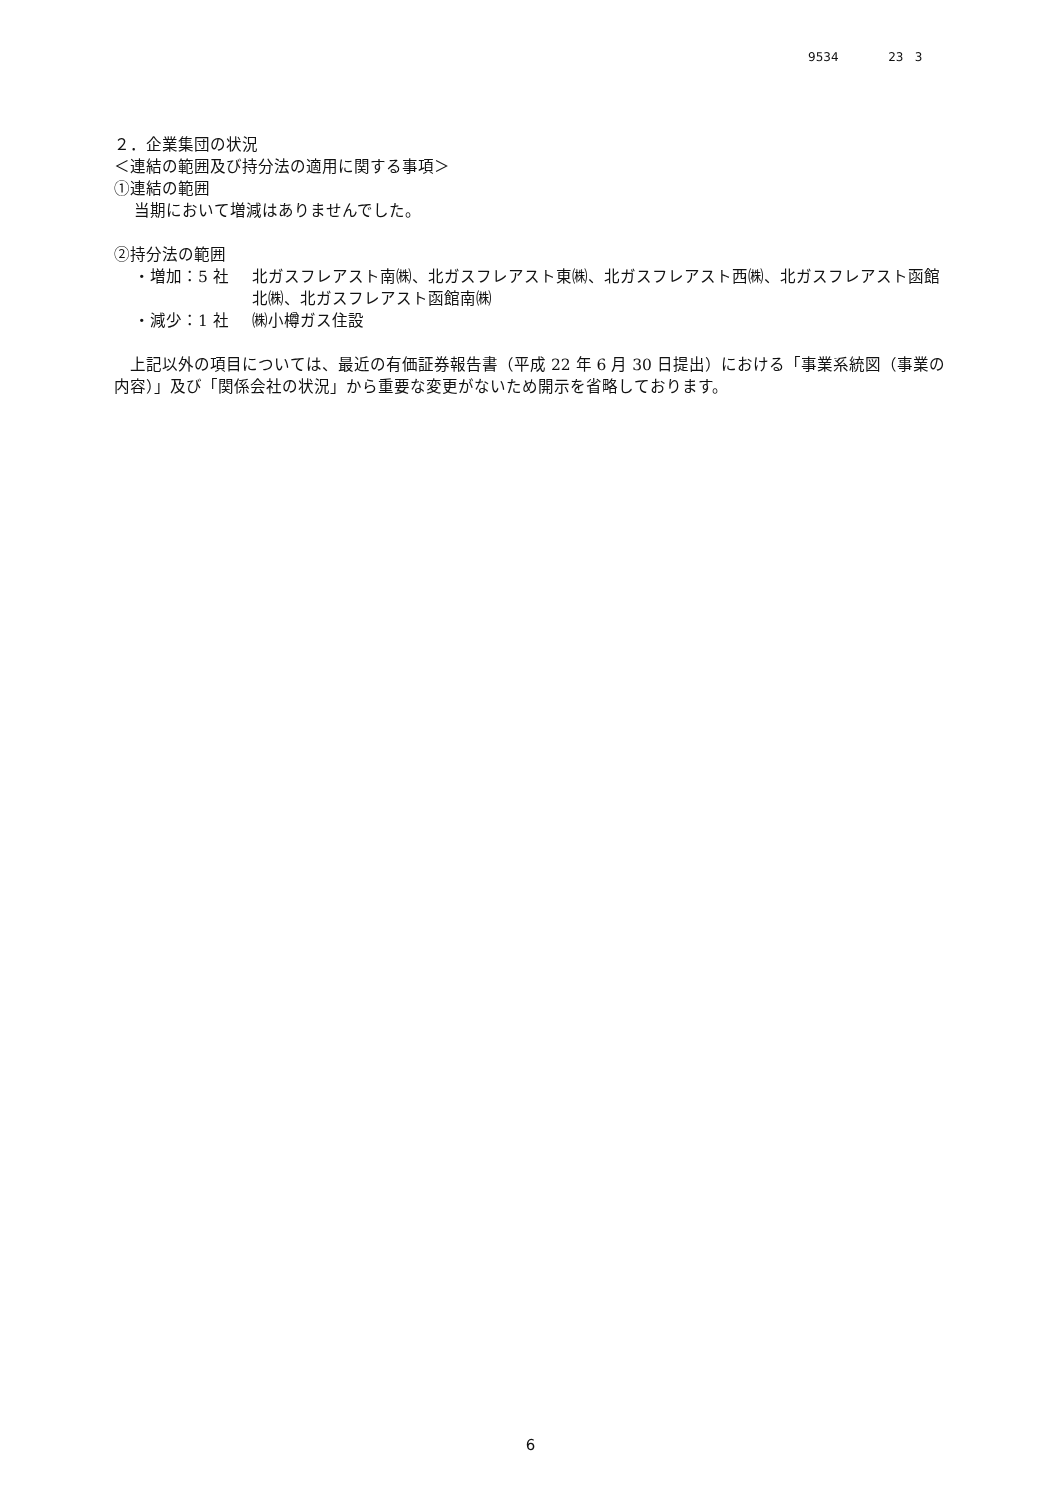9534 23 3
２．企業集団の状況
＜連結の範囲及び持分法の適用に関する事項＞
①連結の範囲
当期において増減はありませんでした。
②持分法の範囲
・増加：5 社 北ガスフレアスト南㈱、北ガスフレアスト東㈱、北ガスフレアスト西㈱、北ガスフレアスト函館北㈱、北ガスフレアスト函館南㈱
・減少：1 社 ㈱小樽ガス住設
　上記以外の項目については、最近の有価証券報告書（平成 22 年 6 月 30 日提出）における「事業系統図（事業の内容）」及び「関係会社の状況」から重要な変更がないため開示を省略しております。
6